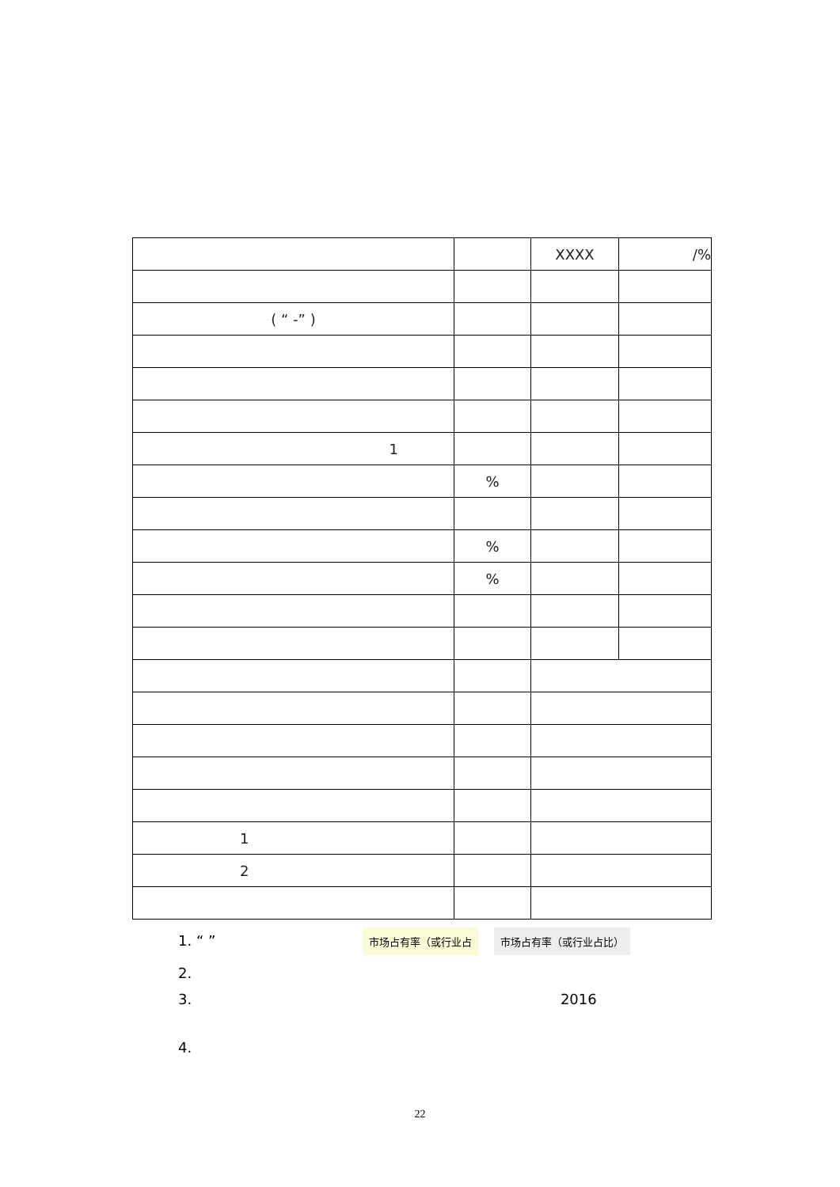| | | XXXX | /% |
| ( “ -” ) | | | |
| 1 | | | |
| | % | | |
| | % | | |
| | % | | |
| 1 | | | |
| 2 | | | |
1. “ ” 市场占有率（或行业占 市场占有率（或行业占比）
2.
3. 2016
4.
22